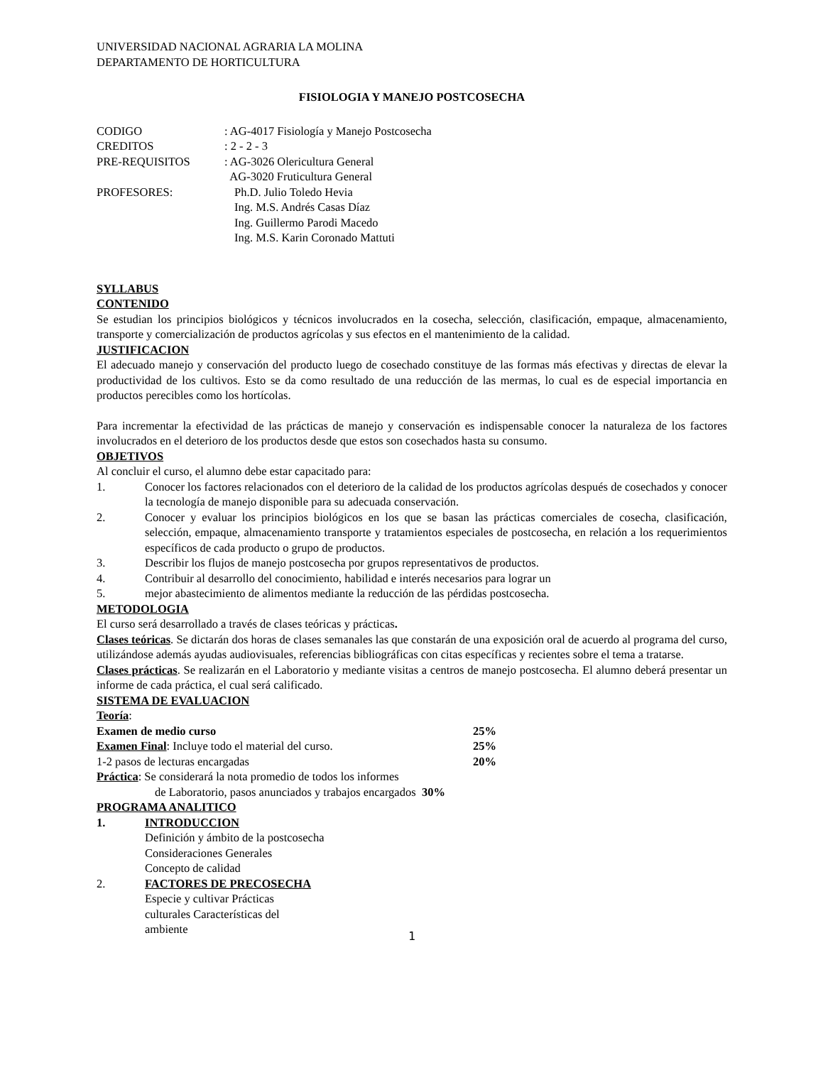UNIVERSIDAD NACIONAL AGRARIA LA MOLINA
DEPARTAMENTO DE HORTICULTURA
FISIOLOGIA Y MANEJO POSTCOSECHA
CODIGO: AG-4017 Fisiología y Manejo Postcosecha
CREDITOS: 2 - 2 - 3
PRE-REQUISITOS: AG-3026 Olericultura General
AG-3020 Fruticultura General
PROFESORES: Ph.D. Julio Toledo Hevia
Ing. M.S. Andrés Casas Díaz
Ing. Guillermo Parodi Macedo
Ing. M.S. Karin Coronado Mattuti
SYLLABUS
CONTENIDO
Se estudian los principios biológicos y técnicos involucrados en la cosecha, selección, clasificación, empaque, almacenamiento, transporte y comercialización de productos agrícolas y sus efectos en el mantenimiento de la calidad.
JUSTIFICACION
El adecuado manejo y conservación del producto luego de cosechado constituye de las formas más efectivas y directas de elevar la productividad de los cultivos. Esto se da como resultado de una reducción de las mermas, lo cual es de especial importancia en productos perecibles como los hortícolas.
Para incrementar la efectividad de las prácticas de manejo y conservación es indispensable conocer la naturaleza de los factores involucrados en el deterioro de los productos desde que estos son cosechados hasta su consumo.
OBJETIVOS
Al concluir el curso, el alumno debe estar capacitado para:
1. Conocer los factores relacionados con el deterioro de la calidad de los productos agrícolas después de cosechados y conocer la tecnología de manejo disponible para su adecuada conservación.
2. Conocer y evaluar los principios biológicos en los que se basan las prácticas comerciales de cosecha, clasificación, selección, empaque, almacenamiento transporte y tratamientos especiales de postcosecha, en relación a los requerimientos específicos de cada producto o grupo de productos.
3. Describir los flujos de manejo postcosecha por grupos representativos de productos.
4. Contribuir al desarrollo del conocimiento, habilidad e interés necesarios para lograr un
5. mejor abastecimiento de alimentos mediante la reducción de las pérdidas postcosecha.
METODOLOGIA
El curso será desarrollado a través de clases teóricas y prácticas.
Clases teóricas. Se dictarán dos horas de clases semanales las que constarán de una exposición oral de acuerdo al programa del curso, utilizándose además ayudas audiovisuales, referencias bibliográficas con citas específicas y recientes sobre el tema a tratarse.
Clases prácticas. Se realizarán en el Laboratorio y mediante visitas a centros de manejo postcosecha. El alumno deberá presentar un informe de cada práctica, el cual será calificado.
SISTEMA DE EVALUACION
Teoría:
Examen de medio curso 25%
Examen Final: Incluye todo el material del curso. 25%
1-2 pasos de lecturas encargadas 20%
Práctica: Se considerará la nota promedio de todos los informes
de Laboratorio, pasos anunciados y trabajos encargados 30%
PROGRAMA ANALITICO
1. INTRODUCCION
Definición y ámbito de la postcosecha
Consideraciones Generales
Concepto de calidad
2. FACTORES DE PRECOSECHA
Especie y cultivar Prácticas
culturales Características del
ambiente
1